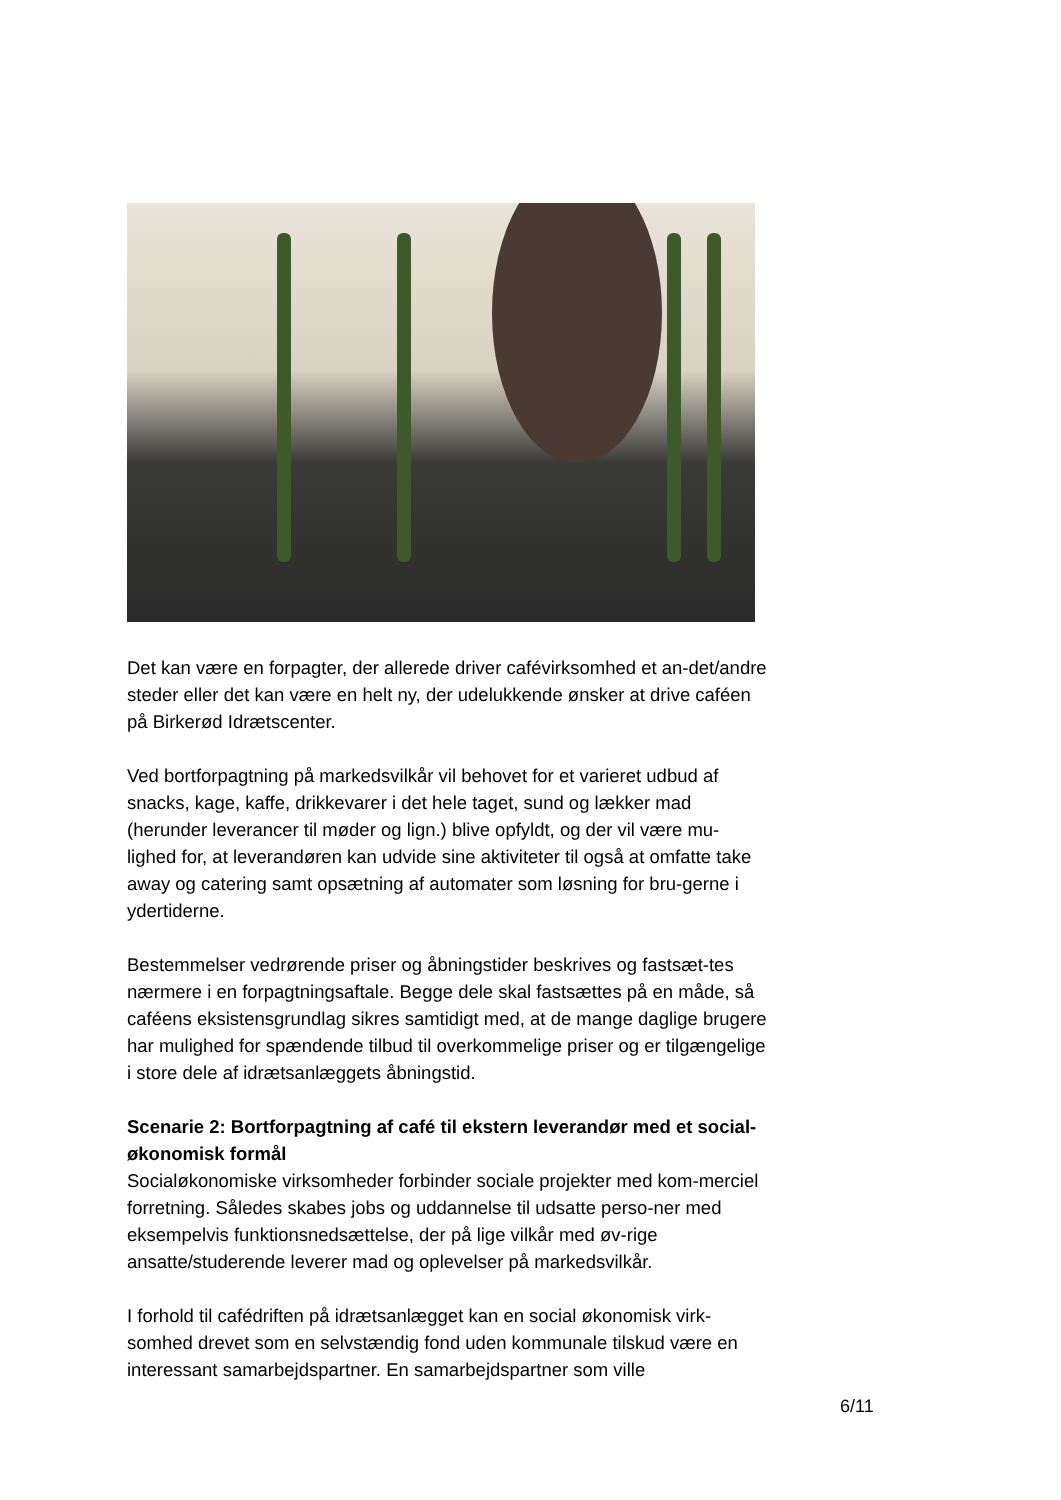Det kan være en forpagter, der allerede driver cafévirksomhed et an-det/andre steder eller det kan være en helt ny, der udelukkende ønsker at drive caféen på Birkerød Idrætscenter.
Ved bortforpagtning på markedsvilkår vil behovet for et varieret udbud af snacks, kage, kaffe, drikkevarer i det hele taget, sund og lækker mad (herunder leverancer til møder og lign.) blive opfyldt, og der vil være mu-lighed for, at leverandøren kan udvide sine aktiviteter til også at omfatte take away og catering samt opsætning af automater som løsning for bru-gerne i ydertiderne.
Bestemmelser vedrørende priser og åbningstider beskrives og fastsæt-tes nærmere i en forpagtningsaftale. Begge dele skal fastsættes på en måde, så caféens eksistensgrundlag sikres samtidigt med, at de mange daglige brugere har mulighed for spændende tilbud til overkommelige priser og er tilgængelige i store dele af idrætsanlæggets åbningstid.
Scenarie 2: Bortforpagtning af café til ekstern leverandør med et social-økonomisk formål
Socialøkonomiske virksomheder forbinder sociale projekter med kom-merciel forretning. Således skabes jobs og uddannelse til udsatte perso-ner med eksempelvis funktionsnedsættelse, der på lige vilkår med øv-rige ansatte/studerende leverer mad og oplevelser på markedsvilkår.
I forhold til cafédriften på idrætsanlægget kan en social økonomisk virk-somhed drevet som en selvstændig fond uden kommunale tilskud være en interessant samarbejdspartner. En samarbejdspartner som ville
6/11